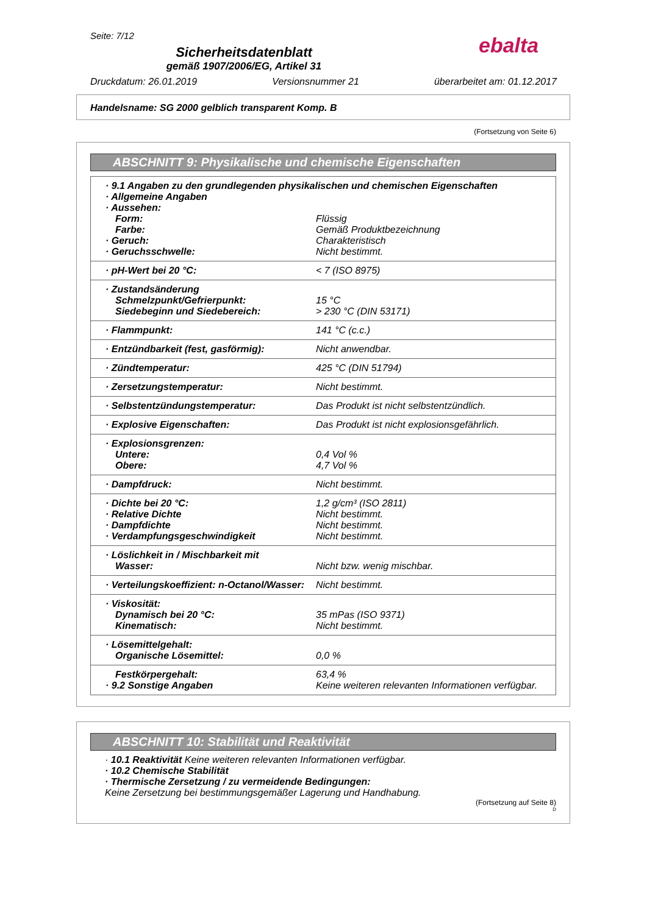Seite: 7/12
ebalta
Sicherheitsdatenblatt
gemäß 1907/2006/EG, Artikel 31
Druckdatum: 26.01.2019 Versionsnummer 21 überarbeitet am: 01.12.2017
Handelsname: SG 2000 gelblich transparent Komp. B
(Fortsetzung von Seite 6)
ABSCHNITT 9: Physikalische und chemische Eigenschaften
| · 9.1 Angaben zu den grundlegenden physikalischen und chemischen Eigenschaften | |
| · Allgemeine Angaben | |
| · Aussehen: | |
| Form: | Flüssig |
| Farbe: | Gemäß Produktbezeichnung |
| · Geruch: | Charakteristisch |
| · Geruchsschwelle: | Nicht bestimmt. |
| · pH-Wert bei 20 °C: | < 7 (ISO 8975) |
| · Zustandsänderung | |
| Schmelzpunkt/Gefrierpunkt: | 15 °C |
| Siedebeginn und Siedebereich: | > 230 °C (DIN 53171) |
| · Flammpunkt: | 141 °C (c.c.) |
| · Entzündbarkeit (fest, gasförmig): | Nicht anwendbar. |
| · Zündtemperatur: | 425 °C (DIN 51794) |
| · Zersetzungstemperatur: | Nicht bestimmt. |
| · Selbstentzündungstemperatur: | Das Produkt ist nicht selbstentzündlich. |
| · Explosive Eigenschaften: | Das Produkt ist nicht explosionsgefährlich. |
| · Explosionsgrenzen: | |
| Untere: | 0,4 Vol % |
| Obere: | 4,7 Vol % |
| · Dampfdruck: | Nicht bestimmt. |
| · Dichte bei 20 °C: | 1,2 g/cm³ (ISO 2811) |
| · Relative Dichte | Nicht bestimmt. |
| · Dampfdichte | Nicht bestimmt. |
| · Verdampfungsgeschwindigkeit | Nicht bestimmt. |
| · Löslichkeit in / Mischbarkeit mit | |
| Wasser: | Nicht bzw. wenig mischbar. |
| · Verteilungskoeffizient: n-Octanol/Wasser: | Nicht bestimmt. |
| · Viskosität: | |
| Dynamisch bei 20 °C: | 35 mPas (ISO 9371) |
| Kinematisch: | Nicht bestimmt. |
| · Lösemittelgehalt: | |
| Organische Lösemittel: | 0,0 % |
| Festkörpergehalt: | 63,4 % |
| · 9.2 Sonstige Angaben | Keine weiteren relevanten Informationen verfügbar. |
ABSCHNITT 10: Stabilität und Reaktivität
· 10.1 Reaktivität Keine weiteren relevanten Informationen verfügbar.
· 10.2 Chemische Stabilität
· Thermische Zersetzung / zu vermeidende Bedingungen:
Keine Zersetzung bei bestimmungsgemäßer Lagerung und Handhabung.
(Fortsetzung auf Seite 8)
D